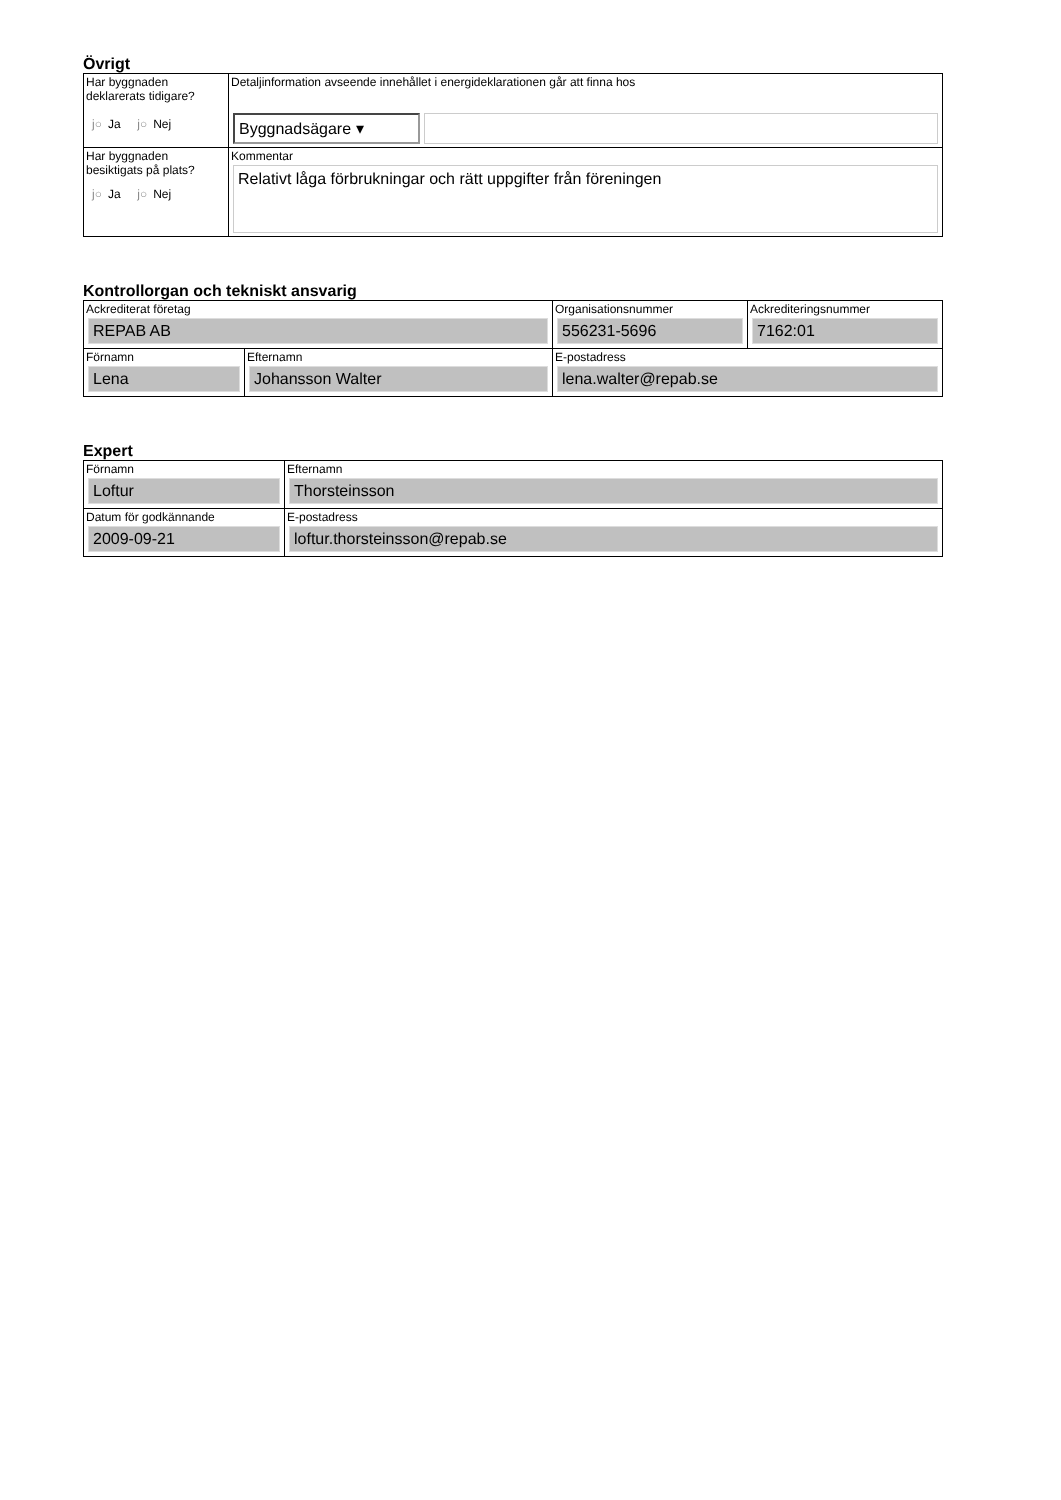Övrigt
| Har byggnaden deklarerats tidigare? j○ Ja j○ Nej | Detaljinformation avseende innehållet i energideklarationen går att finna hos Byggnadsägare ▾ |
| Har byggnaden besiktigats på plats? j○ Ja j○ Nej | Kommentar Relativt låga förbrukningar och rätt uppgifter från föreningen |
Kontrollorgan och tekniskt ansvarig
| Ackrediterat företag REPAB AB | | Organisationsnummer 556231-5696 | Ackrediteringsnummer 7162:01 |
| Förnamn Lena | Efternamn Johansson Walter | E-postadress lena.walter@repab.se | |
Expert
| Förnamn Loftur | Efternamn Thorsteinsson |
| Datum för godkännande 2009-09-21 | E-postadress loftur.thorsteinsson@repab.se |